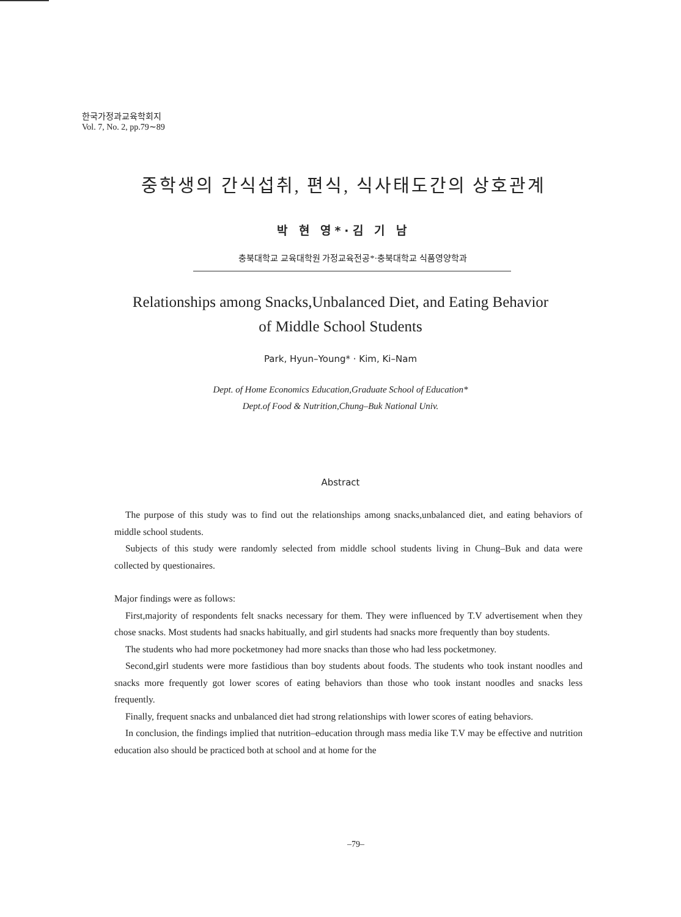한국가정과교육학회지
Vol. 7, No. 2, pp.79∼89
중학생의 간식섭취, 편식, 식사태도간의 상호관계
박 현 영*·김 기 남
충북대학교 교육대학원 가정교육전공*·충북대학교 식품영양학과
Relationships among Snacks,Unbalanced Diet, and Eating Behavior
of Middle School Students
Park, Hyun–Young* · Kim, Ki–Nam
Dept. of Home Economics Education,Graduate School of Education*
Dept.of Food & Nutrition,Chung–Buk National Univ.
Abstract
The purpose of this study was to find out the relationships among snacks,unbalanced diet, and eating behaviors of middle school students.
Subjects of this study were randomly selected from middle school students living in Chung–Buk and data were collected by questionaires.
Major findings were as follows:
First,majority of respondents felt snacks necessary for them. They were influenced by T.V advertisement when they chose snacks. Most students had snacks habitually, and girl students had snacks more frequently than boy students.
The students who had more pocketmoney had more snacks than those who had less pocketmoney.
Second,girl students were more fastidious than boy students about foods. The students who took instant noodles and snacks more frequently got lower scores of eating behaviors than those who took instant noodles and snacks less frequently.
Finally, frequent snacks and unbalanced diet had strong relationships with lower scores of eating behaviors.
In conclusion, the findings implied that nutrition–education through mass media like T.V may be effective and nutrition education also should be practiced both at school and at home for the
–79–